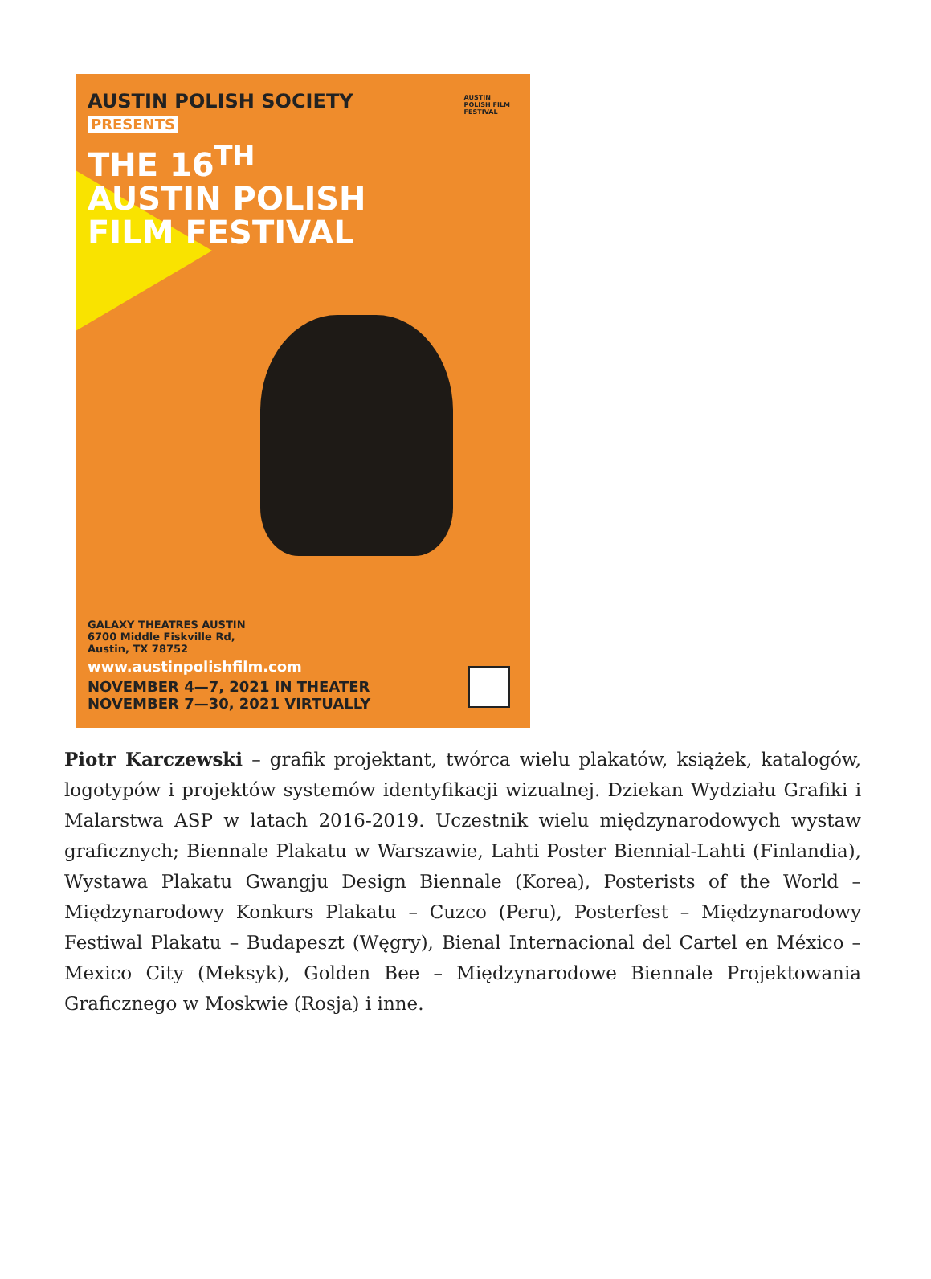AUSTIN POLISH SOCIETY
PRESENTS
THE 16<sup>TH</sup>
AUSTIN POLISH
FILM FESTIVAL
AUSTIN
POLISH FILM
FESTIVAL
GALAXY THEATRES AUSTIN
6700 Middle Fiskville Rd,
Austin, TX 78752
www.austinpolishfilm.com
NOVEMBER 4—7, 2021 IN THEATER
NOVEMBER 7—30, 2021 VIRTUALLY
Piotr Karczewski – grafik projektant, twórca wielu plakatów, książek, katalogów, logotypów i projektów systemów identyfikacji wizualnej. Dziekan Wydziału Grafiki i Malarstwa ASP w latach 2016-2019. Uczestnik wielu międzynarodowych wystaw graficznych; Biennale Plakatu w Warszawie, Lahti Poster Biennial-Lahti (Finlandia), Wystawa Plakatu Gwangju Design Biennale (Korea), Posterists of the World – Międzynarodowy Konkurs Plakatu – Cuzco (Peru), Posterfest – Międzynarodowy Festiwal Plakatu – Budapeszt (Węgry), Bienal Internacional del Cartel en México – Mexico City (Meksyk), Golden Bee – Międzynarodowe Biennale Projektowania Graficznego w Moskwie (Rosja) i inne.